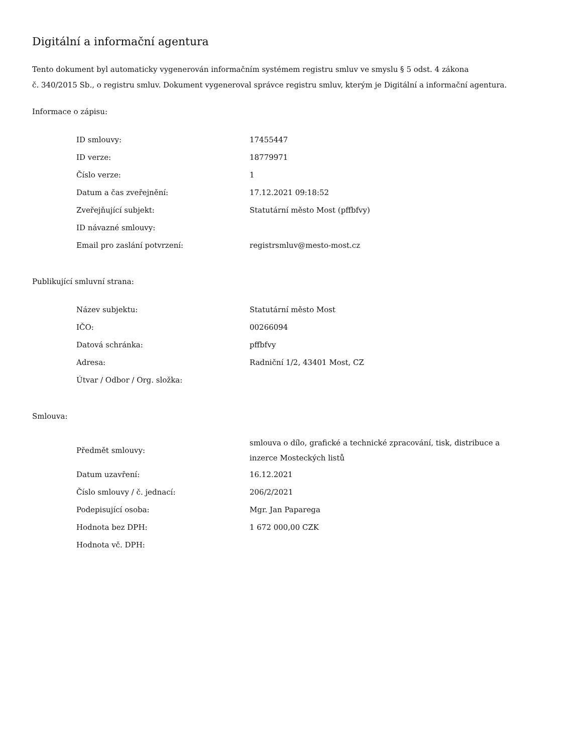Digitální a informační agentura
Tento dokument byl automaticky vygenerován informačním systémem registru smluv ve smyslu § 5 odst. 4 zákona
č. 340/2015 Sb., o registru smluv. Dokument vygeneroval správce registru smluv, kterým je Digitální a informační agentura.
Informace o zápisu:
| ID smlouvy: | 17455447 |
| ID verze: | 18779971 |
| Číslo verze: | 1 |
| Datum a čas zveřejnění: | 17.12.2021 09:18:52 |
| Zveřejňující subjekt: | Statutární město Most (pffbfvy) |
| ID návazné smlouvy: | |
| Email pro zaslání potvrzení: | registrsmluv@mesto-most.cz |
Publikující smluvní strana:
| Název subjektu: | Statutární město Most |
| IČO: | 00266094 |
| Datová schránka: | pffbfvy |
| Adresa: | Radniční 1/2, 43401 Most, CZ |
| Útvar / Odbor / Org. složka: | |
Smlouva:
| Předmět smlouvy: | smlouva o dílo, grafické a technické zpracování, tisk, distribuce a inzerce Mosteckých listů |
| Datum uzavření: | 16.12.2021 |
| Číslo smlouvy / č. jednací: | 206/2/2021 |
| Podepisující osoba: | Mgr. Jan Paparega |
| Hodnota bez DPH: | 1 672 000,00 CZK |
| Hodnota vč. DPH: | |